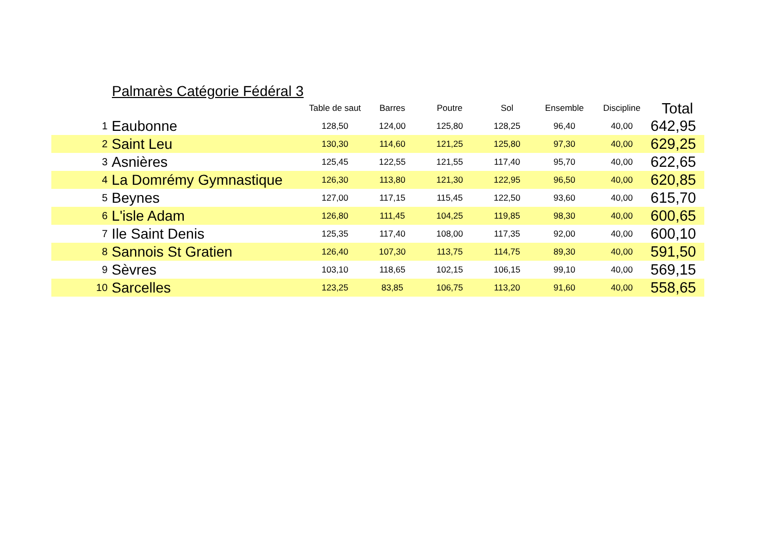Palmarès Catégorie Fédéral 3
| | | Table de saut | Barres | Poutre | Sol | Ensemble | Discipline | Total |
| --- | --- | --- | --- | --- | --- | --- | --- | --- |
| 1 | Eaubonne | 128,50 | 124,00 | 125,80 | 128,25 | 96,40 | 40,00 | 642,95 |
| 2 | Saint Leu | 130,30 | 114,60 | 121,25 | 125,80 | 97,30 | 40,00 | 629,25 |
| 3 | Asnières | 125,45 | 122,55 | 121,55 | 117,40 | 95,70 | 40,00 | 622,65 |
| 4 | La Domrémy Gymnastique | 126,30 | 113,80 | 121,30 | 122,95 | 96,50 | 40,00 | 620,85 |
| 5 | Beynes | 127,00 | 117,15 | 115,45 | 122,50 | 93,60 | 40,00 | 615,70 |
| 6 | L'isle Adam | 126,80 | 111,45 | 104,25 | 119,85 | 98,30 | 40,00 | 600,65 |
| 7 | Ile Saint Denis | 125,35 | 117,40 | 108,00 | 117,35 | 92,00 | 40,00 | 600,10 |
| 8 | Sannois St Gratien | 126,40 | 107,30 | 113,75 | 114,75 | 89,30 | 40,00 | 591,50 |
| 9 | Sèvres | 103,10 | 118,65 | 102,15 | 106,15 | 99,10 | 40,00 | 569,15 |
| 10 | Sarcelles | 123,25 | 83,85 | 106,75 | 113,20 | 91,60 | 40,00 | 558,65 |